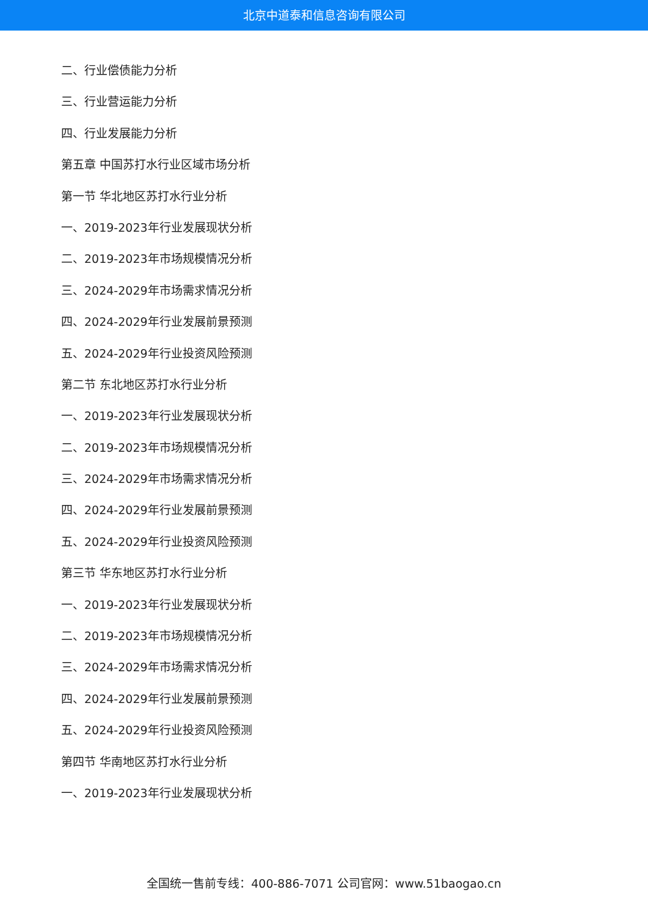北京中道泰和信息咨询有限公司
二、行业偿债能力分析
三、行业营运能力分析
四、行业发展能力分析
第五章 中国苏打水行业区域市场分析
第一节 华北地区苏打水行业分析
一、2019-2023年行业发展现状分析
二、2019-2023年市场规模情况分析
三、2024-2029年市场需求情况分析
四、2024-2029年行业发展前景预测
五、2024-2029年行业投资风险预测
第二节 东北地区苏打水行业分析
一、2019-2023年行业发展现状分析
二、2019-2023年市场规模情况分析
三、2024-2029年市场需求情况分析
四、2024-2029年行业发展前景预测
五、2024-2029年行业投资风险预测
第三节 华东地区苏打水行业分析
一、2019-2023年行业发展现状分析
二、2019-2023年市场规模情况分析
三、2024-2029年市场需求情况分析
四、2024-2029年行业发展前景预测
五、2024-2029年行业投资风险预测
第四节 华南地区苏打水行业分析
一、2019-2023年行业发展现状分析
全国统一售前专线：400-886-7071 公司官网：www.51baogao.cn